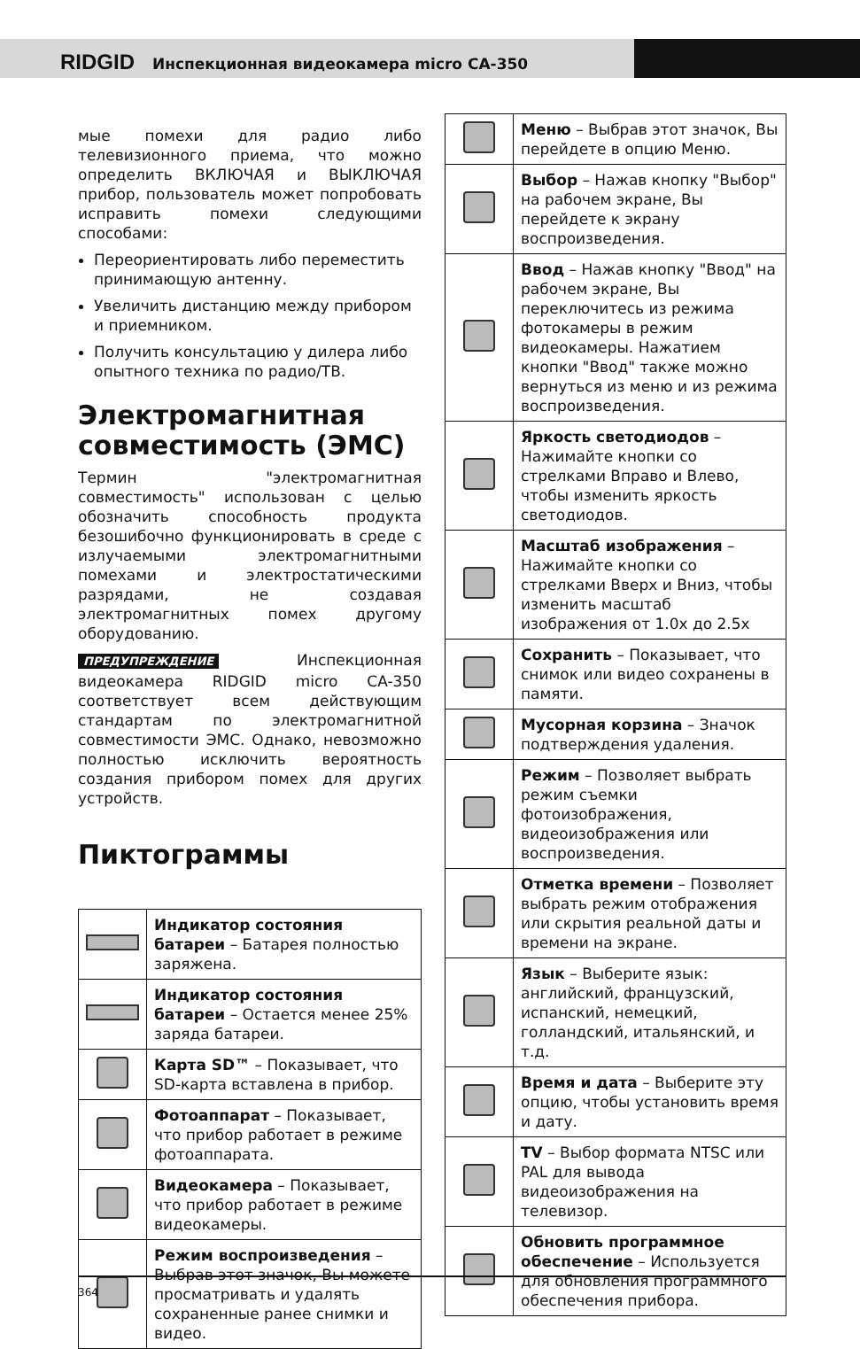RIDGID Инспекционная видеокамера micro CA-350
мые помехи для радио либо телевизионного приема, что можно определить ВКЛЮЧАЯ и ВЫКЛЮЧАЯ прибор, пользователь может попробовать исправить помехи следующими способами:
Переориентировать либо переместить принимающую антенну.
Увеличить дистанцию между прибором и приемником.
Получить консультацию у дилера либо опытного техника по радио/ТВ.
Электромагнитная совместимость (ЭМС)
Термин "электромагнитная совместимость" использован с целью обозначить способность продукта безошибочно функционировать в среде с излучаемыми электромагнитными помехами и электростатическими разрядами, не создавая электромагнитных помех другому оборудованию.
ПРЕДУПРЕЖДЕНИЕ Инспекционная видеокамера RIDGID micro CA-350 соответствует всем действующим стандартам по электромагнитной совместимости ЭМС. Однако, невозможно полностью исключить вероятность создания прибором помех для других устройств.
Пиктограммы
| | Индикатор состояния батареи – Батарея полностью заряжена. |
| | Индикатор состояния батареи – Остается менее 25% заряда батареи. |
| | Карта SD™ – Показывает, что SD-карта вставлена в прибор. |
| | Фотоаппарат – Показывает, что прибор работает в режиме фотоаппарата. |
| | Видеокамера – Показывает, что прибор работает в режиме видеокамеры. |
| | Режим воспроизведения – Выбрав этот значок, Вы можете просматривать и удалять сохраненные ранее снимки и видео. |
| | Меню – Выбрав этот значок, Вы перейдете в опцию Меню. |
| | Выбор – Нажав кнопку "Выбор" на рабочем экране, Вы перейдете к экрану воспроизведения. |
| | Ввод – Нажав кнопку "Ввод" на рабочем экране, Вы переключитесь из режима фотокамеры в режим видеокамеры. Нажатием кнопки "Ввод" также можно вернуться из меню и из режима воспроизведения. |
| | Яркость светодиодов – Нажимайте кнопки со стрелками Вправо и Влево, чтобы изменить яркость светодиодов. |
| | Масштаб изображения – Нажимайте кнопки со стрелками Вверх и Вниз, чтобы изменить масштаб изображения от 1.0x до 2.5x |
| | Сохранить – Показывает, что снимок или видео сохранены в памяти. |
| | Мусорная корзина – Значок подтверждения удаления. |
| | Режим – Позволяет выбрать режим съемки фотоизображения, видеоизображения или воспроизведения. |
| | Отметка времени – Позволяет выбрать режим отображения или скрытия реальной даты и времени на экране. |
| | Язык – Выберите язык: английский, французский, испанский, немецкий, голландский, итальянский, и т.д. |
| | Время и дата – Выберите эту опцию, чтобы установить время и дату. |
| | TV – Выбор формата NTSC или PAL для вывода видеоизображения на телевизор. |
| | Обновить программное обеспечение – Используется для обновления программного обеспечения прибора. |
364